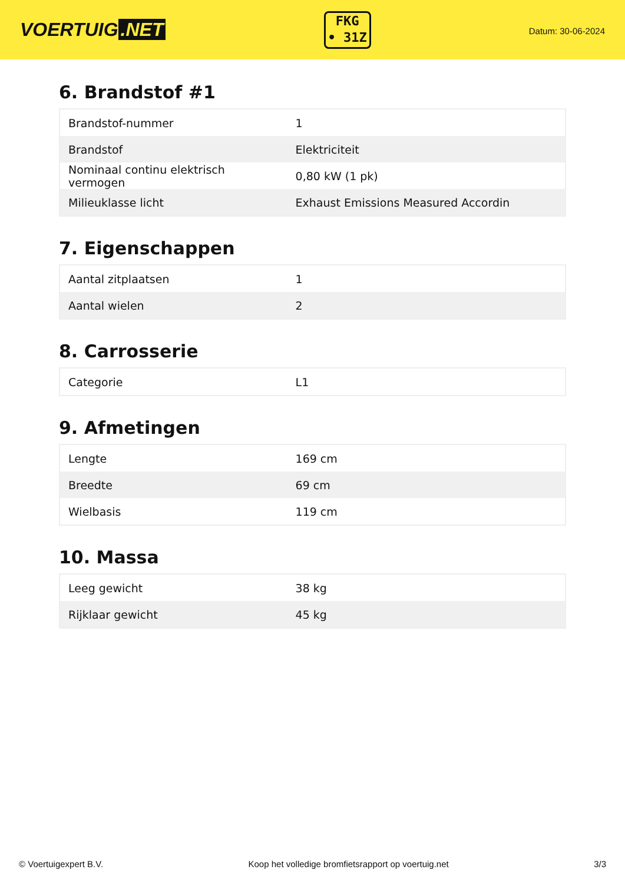VOERTUIG.NET
FKG
• 31Z
Datum: 30-06-2024
6. Brandstof #1
| Brandstof-nummer | 1 |
| Brandstof | Elektriciteit |
| Nominaal continu elektrisch vermogen | 0,80 kW (1 pk) |
| Milieuklasse licht | Exhaust Emissions Measured Accordin |
7. Eigenschappen
| Aantal zitplaatsen | 1 |
| Aantal wielen | 2 |
8. Carrosserie
| Categorie | L1 |
9. Afmetingen
| Lengte | 169 cm |
| Breedte | 69 cm |
| Wielbasis | 119 cm |
10. Massa
| Leeg gewicht | 38 kg |
| Rijklaar gewicht | 45 kg |
© Voertuigexpert B.V. Koop het volledige bromfietsrapport op voertuig.net 3/3